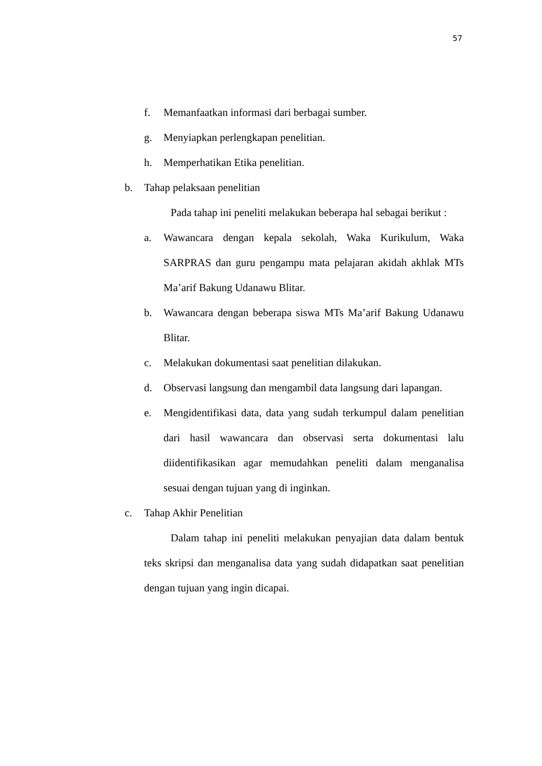57
f. Memanfaatkan informasi dari berbagai sumber.
g. Menyiapkan perlengkapan penelitian.
h. Memperhatikan Etika penelitian.
b. Tahap pelaksaan penelitian
Pada tahap ini peneliti melakukan beberapa hal sebagai berikut :
a. Wawancara dengan kepala sekolah, Waka Kurikulum, Waka SARPRAS dan guru pengampu mata pelajaran akidah akhlak MTs Ma’arif Bakung Udanawu Blitar.
b. Wawancara dengan beberapa siswa MTs Ma’arif Bakung Udanawu Blitar.
c. Melakukan dokumentasi saat penelitian dilakukan.
d. Observasi langsung dan mengambil data langsung dari lapangan.
e. Mengidentifikasi data, data yang sudah terkumpul dalam penelitian dari hasil wawancara dan observasi serta dokumentasi lalu diidentifikasikan agar memudahkan peneliti dalam menganalisa sesuai dengan tujuan yang di inginkan.
c. Tahap Akhir Penelitian
Dalam tahap ini peneliti melakukan penyajian data dalam bentuk teks skripsi dan menganalisa data yang sudah didapatkan saat penelitian dengan tujuan yang ingin dicapai.